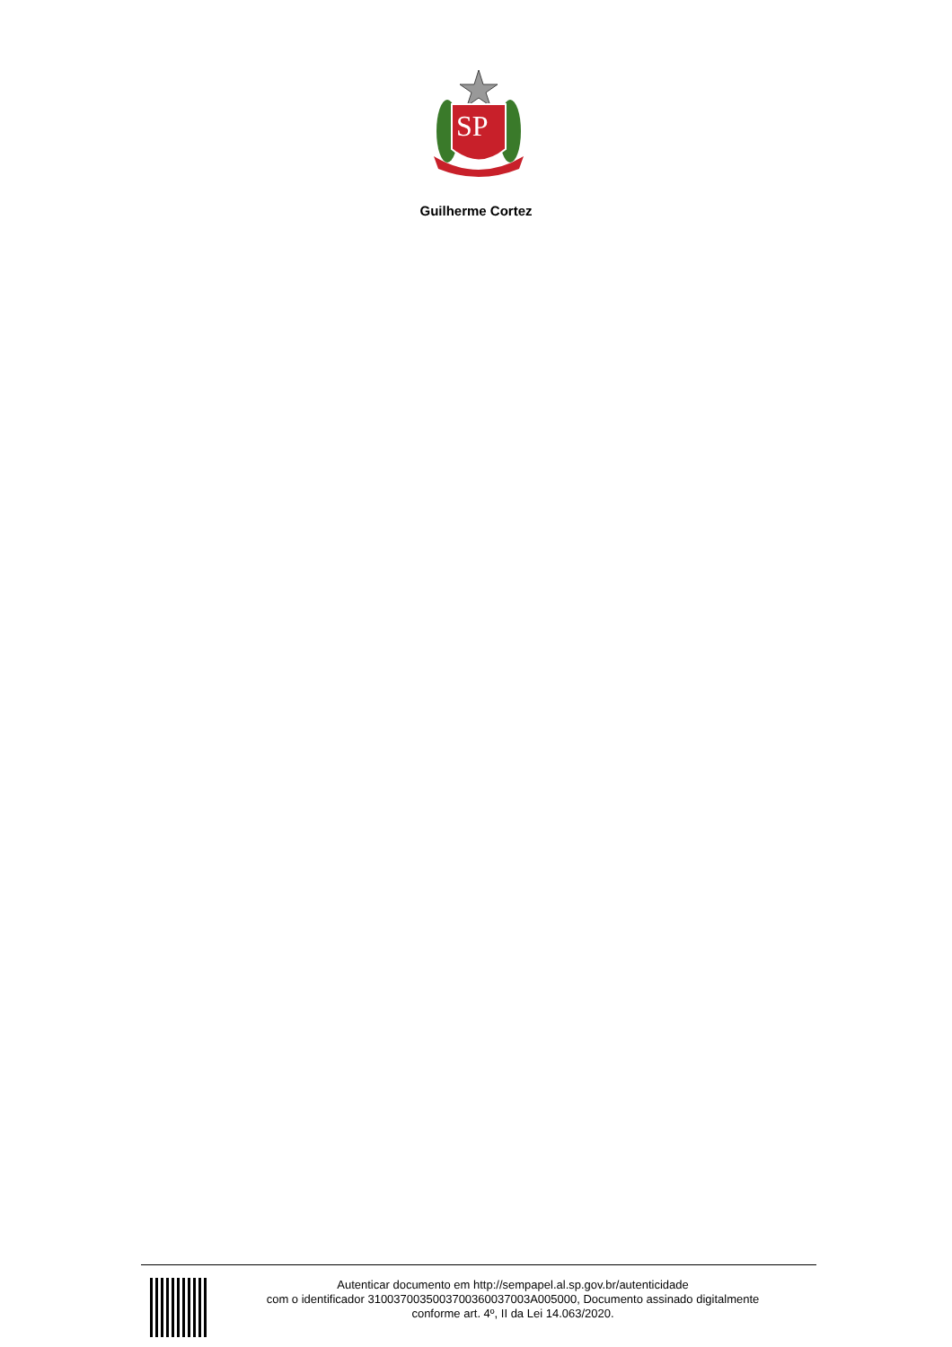SP
Guilherme Cortez
Autenticar documento em http://sempapel.al.sp.gov.br/autenticidade
com o identificador 310037003500370036003700​3A005000, Documento assinado digitalmente
conforme art. 4º, II da Lei 14.063/2020.